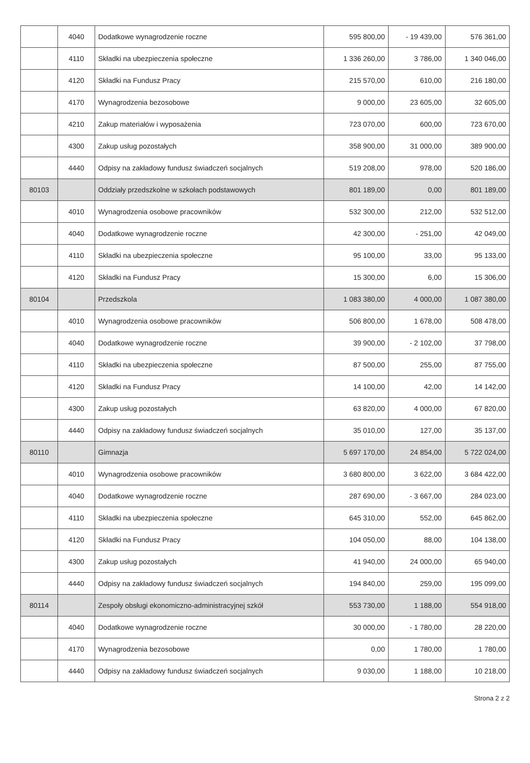| | 4040 | Dodatkowe wynagrodzenie roczne | 595 800,00 | - 19 439,00 | 576 361,00 |
| | 4110 | Składki na ubezpieczenia społeczne | 1 336 260,00 | 3 786,00 | 1 340 046,00 |
| | 4120 | Składki na Fundusz Pracy | 215 570,00 | 610,00 | 216 180,00 |
| | 4170 | Wynagrodzenia bezosobowe | 9 000,00 | 23 605,00 | 32 605,00 |
| | 4210 | Zakup materiałów i wyposażenia | 723 070,00 | 600,00 | 723 670,00 |
| | 4300 | Zakup usług pozostałych | 358 900,00 | 31 000,00 | 389 900,00 |
| | 4440 | Odpisy na zakładowy fundusz świadczeń socjalnych | 519 208,00 | 978,00 | 520 186,00 |
| 80103 | | Oddziały przedszkolne w szkołach podstawowych | 801 189,00 | 0,00 | 801 189,00 |
| | 4010 | Wynagrodzenia osobowe pracowników | 532 300,00 | 212,00 | 532 512,00 |
| | 4040 | Dodatkowe wynagrodzenie roczne | 42 300,00 | - 251,00 | 42 049,00 |
| | 4110 | Składki na ubezpieczenia społeczne | 95 100,00 | 33,00 | 95 133,00 |
| | 4120 | Składki na Fundusz Pracy | 15 300,00 | 6,00 | 15 306,00 |
| 80104 | | Przedszkola | 1 083 380,00 | 4 000,00 | 1 087 380,00 |
| | 4010 | Wynagrodzenia osobowe pracowników | 506 800,00 | 1 678,00 | 508 478,00 |
| | 4040 | Dodatkowe wynagrodzenie roczne | 39 900,00 | - 2 102,00 | 37 798,00 |
| | 4110 | Składki na ubezpieczenia społeczne | 87 500,00 | 255,00 | 87 755,00 |
| | 4120 | Składki na Fundusz Pracy | 14 100,00 | 42,00 | 14 142,00 |
| | 4300 | Zakup usług pozostałych | 63 820,00 | 4 000,00 | 67 820,00 |
| | 4440 | Odpisy na zakładowy fundusz świadczeń socjalnych | 35 010,00 | 127,00 | 35 137,00 |
| 80110 | | Gimnazja | 5 697 170,00 | 24 854,00 | 5 722 024,00 |
| | 4010 | Wynagrodzenia osobowe pracowników | 3 680 800,00 | 3 622,00 | 3 684 422,00 |
| | 4040 | Dodatkowe wynagrodzenie roczne | 287 690,00 | - 3 667,00 | 284 023,00 |
| | 4110 | Składki na ubezpieczenia społeczne | 645 310,00 | 552,00 | 645 862,00 |
| | 4120 | Składki na Fundusz Pracy | 104 050,00 | 88,00 | 104 138,00 |
| | 4300 | Zakup usług pozostałych | 41 940,00 | 24 000,00 | 65 940,00 |
| | 4440 | Odpisy na zakładowy fundusz świadczeń socjalnych | 194 840,00 | 259,00 | 195 099,00 |
| 80114 | | Zespoły obsługi ekonomiczno-administracyjnej szkół | 553 730,00 | 1 188,00 | 554 918,00 |
| | 4040 | Dodatkowe wynagrodzenie roczne | 30 000,00 | - 1 780,00 | 28 220,00 |
| | 4170 | Wynagrodzenia bezosobowe | 0,00 | 1 780,00 | 1 780,00 |
| | 4440 | Odpisy na zakładowy fundusz świadczeń socjalnych | 9 030,00 | 1 188,00 | 10 218,00 |
Strona 2 z 2